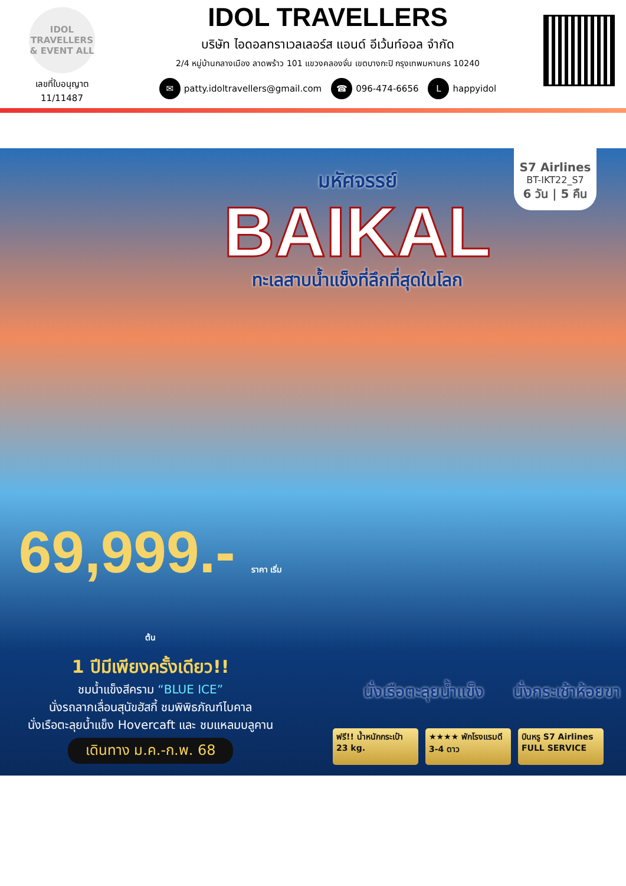IDOL
TRAVELLERS & EVENT ALL
เลขที่ใบอนุญาต
11/11487
IDOL TRAVELLERS
บริษัท ไอดอลทราเวลเลอร์ส แอนด์ อีเว้นท์ออล จำกัด
2/4 หมู่บ้านกลางเมือง ลาดพร้าว 101 แขวงคลองจั่น เขตบางกะปิ กรุงเทพมหานคร 10240
✉ patty.idoltravellers@gmail.com ☎ 096-474-6656 L happyidol
S7 Airlines
BT-IKT22_S7
6 วัน | 5 คืน
มหัศจรรย์
BAIKAL
ทะเลสาบน้ำแข็งที่ลึกที่สุดในโลก
69,999.- ราคา เริ่มต้น
1 ปีมีเพียงครั้งเดียว!!
ชมน้ำแข็งสีคราม “BLUE ICE”
นั่งรถลากเลื่อนสุนัขฮัสกี้ ชมพิพิธภัณฑ์ไบคาล
นั่งเรือตะลุยน้ำแข็ง Hovercaft และ ชมแหลมบลูคาน
เดินทาง ม.ค.-ก.พ. 68
นั่งเรือตะลุยน้ำแข็ง นั่งกระเช้าห้อยขา
ฟรี!! น้ำหนักกระเป๋า 23 kg.
★★★★ พักโรงแรมดี 3-4 ดาว
บินหรู S7 Airlines FULL SERVICE